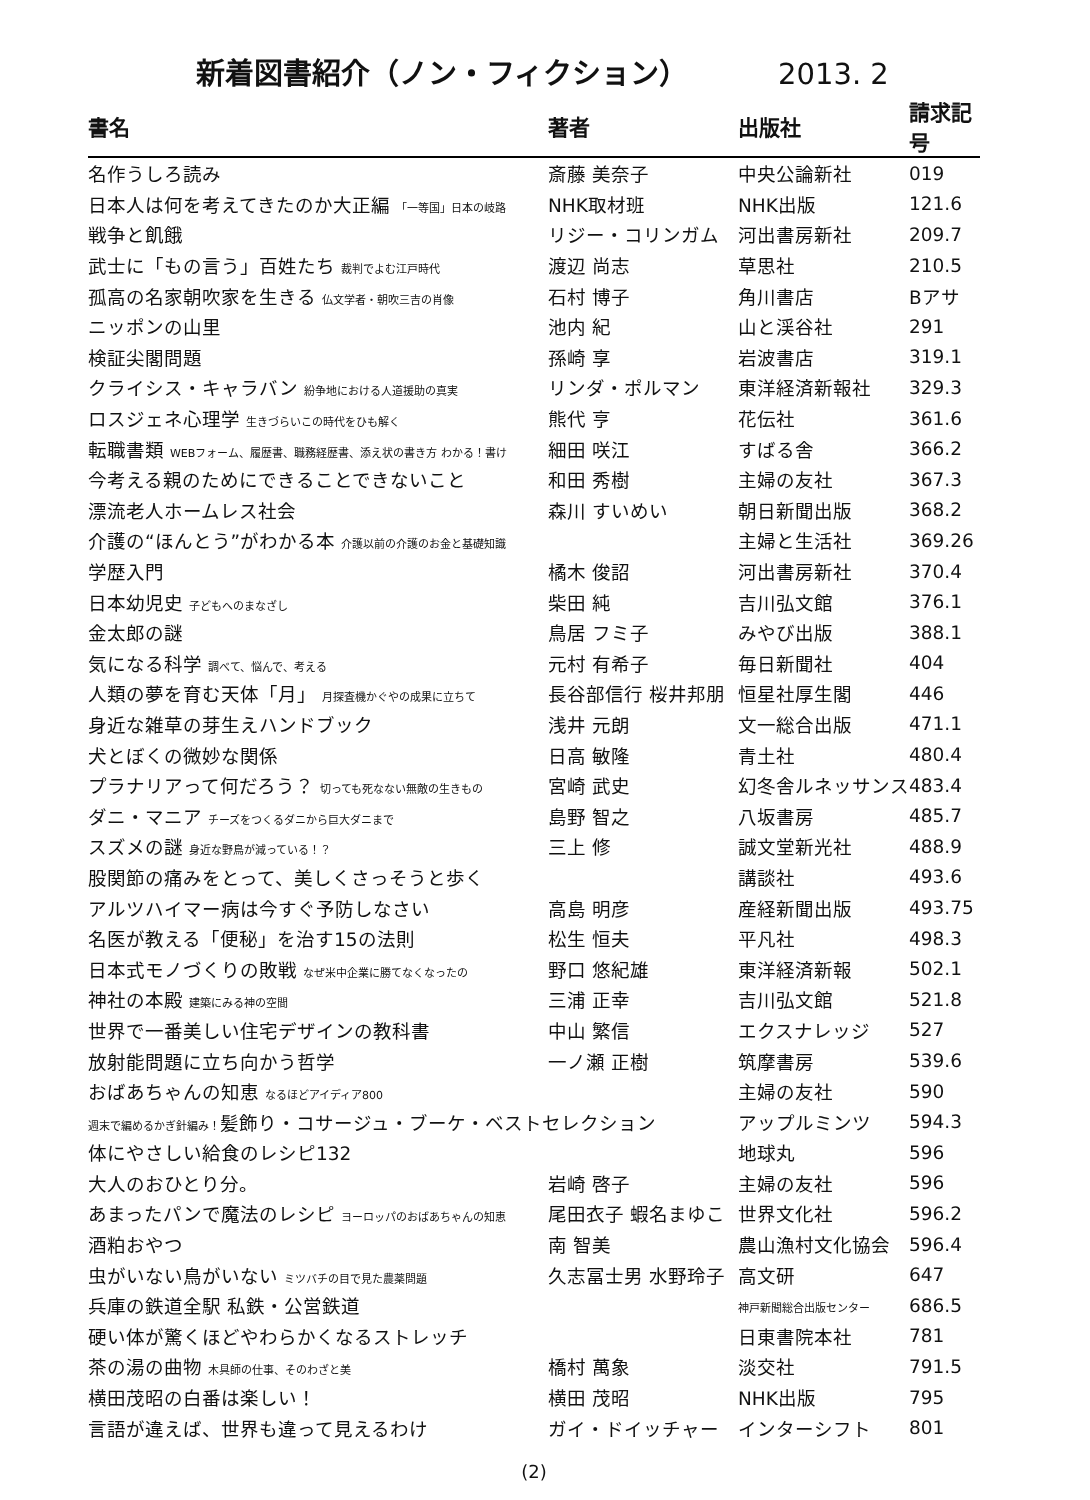新着図書紹介（ノン・フィクション） 2013. 2
| 書名 | 著者 | 出版社 | 請求記号 |
| --- | --- | --- | --- |
| 名作うしろ読み | 斎藤 美奈子 | 中央公論新社 | 019 |
| 日本人は何を考えてきたのか大正編 「一等国」日本の岐路 | NHK取材班 | NHK出版 | 121.6 |
| 戦争と飢餓 | リジー・コリンガム | 河出書房新社 | 209.7 |
| 武士に「もの言う」百姓たち 裁判でよむ江戸時代 | 渡辺 尚志 | 草思社 | 210.5 |
| 孤高の名家朝吹家を生きる 仏文学者・朝吹三吉の肖像 | 石村 博子 | 角川書店 | Bアサ |
| ニッポンの山里 | 池内 紀 | 山と渓谷社 | 291 |
| 検証尖閣問題 | 孫崎 享 | 岩波書店 | 319.1 |
| クライシス・キャラバン 紛争地における人道援助の真実 | リンダ・ポルマン | 東洋経済新報社 | 329.3 |
| ロスジェネ心理学 生きづらいこの時代をひも解く | 熊代 亨 | 花伝社 | 361.6 |
| 転職書類 WEBフォーム、履歴書、職務経歴書、添え状の書き方 わかる！書け | 細田 咲江 | すばる舎 | 366.2 |
| 今考える親のためにできることできないこと | 和田 秀樹 | 主婦の友社 | 367.3 |
| 漂流老人ホームレス社会 | 森川 すいめい | 朝日新聞出版 | 368.2 |
| 介護の“ほんとう”がわかる本 介護以前の介護のお金と基礎知識 | | 主婦と生活社 | 369.26 |
| 学歴入門 | 橘木 俊詔 | 河出書房新社 | 370.4 |
| 日本幼児史 子どもへのまなざし | 柴田 純 | 吉川弘文館 | 376.1 |
| 金太郎の謎 | 鳥居 フミ子 | みやび出版 | 388.1 |
| 気になる科学 調べて、悩んで、考える | 元村 有希子 | 毎日新聞社 | 404 |
| 人類の夢を育む天体「月」 月探査機かぐやの成果に立ちて | 長谷部信行 桜井邦朋 | 恒星社厚生閣 | 446 |
| 身近な雑草の芽生えハンドブック | 浅井 元朗 | 文一総合出版 | 471.1 |
| 犬とぼくの微妙な関係 | 日高 敏隆 | 青土社 | 480.4 |
| プラナリアって何だろう？ 切っても死なない無敵の生きもの | 宮崎 武史 | 幻冬舎ルネッサンス | 483.4 |
| ダニ・マニア チーズをつくるダニから巨大ダニまで | 島野 智之 | 八坂書房 | 485.7 |
| スズメの謎 身近な野鳥が減っている！？ | 三上 修 | 誠文堂新光社 | 488.9 |
| 股関節の痛みをとって、美しくさっそうと歩く | | 講談社 | 493.6 |
| アルツハイマー病は今すぐ予防しなさい | 高島 明彦 | 産経新聞出版 | 493.75 |
| 名医が教える「便秘」を治す15の法則 | 松生 恒夫 | 平凡社 | 498.3 |
| 日本式モノづくりの敗戦 なぜ米中企業に勝てなくなったの | 野口 悠紀雄 | 東洋経済新報 | 502.1 |
| 神社の本殿 建築にみる神の空間 | 三浦 正幸 | 吉川弘文館 | 521.8 |
| 世界で一番美しい住宅デザインの教科書 | 中山 繁信 | エクスナレッジ | 527 |
| 放射能問題に立ち向かう哲学 | 一ノ瀬 正樹 | 筑摩書房 | 539.6 |
| おばあちゃんの知恵 なるほどアイディア800 | | 主婦の友社 | 590 |
| 週末で編めるかぎ針編み！ 髪飾り・コサージュ・ブーケ・ベストセレクション | | アップルミンツ | 594.3 |
| 体にやさしい給食のレシピ132 | | 地球丸 | 596 |
| 大人のおひとり分。 | 岩崎 啓子 | 主婦の友社 | 596 |
| あまったパンで魔法のレシピ ヨーロッパのおばあちゃんの知恵 | 尾田衣子 蝦名まゆこ | 世界文化社 | 596.2 |
| 酒粕おやつ | 南 智美 | 農山漁村文化協会 | 596.4 |
| 虫がいない鳥がいない ミツバチの目で見た農薬問題 | 久志冨士男 水野玲子 | 高文研 | 647 |
| 兵庫の鉄道全駅 私鉄・公営鉄道 | | 神戸新聞総合出版センター | 686.5 |
| 硬い体が驚くほどやわらかくなるストレッチ | | 日東書院本社 | 781 |
| 茶の湯の曲物 木具師の仕事、そのわざと美 | 橋村 萬象 | 淡交社 | 791.5 |
| 横田茂昭の白番は楽しい！ | 横田 茂昭 | NHK出版 | 795 |
| 言語が違えば、世界も違って見えるわけ | ガイ・ドイッチャー | インターシフト | 801 |
(2)